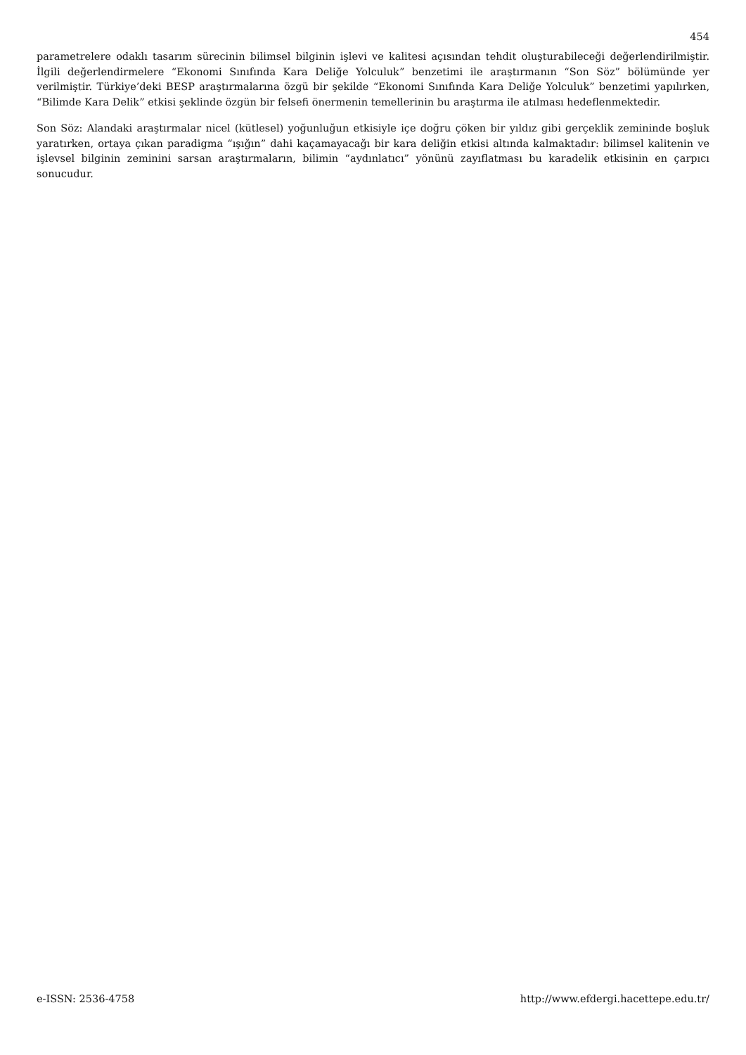454
parametrelere odaklı tasarım sürecinin bilimsel bilginin işlevi ve kalitesi açısından tehdit oluşturabileceği değerlendirilmiştir. İlgili değerlendirmelere “Ekonomi Sınıfında Kara Deliğe Yolculuk” benzetimi ile araştırmanın “Son Söz” bölümünde yer verilmiştir. Türkiye’deki BESP araştırmalarına özgü bir şekilde “Ekonomi Sınıfında Kara Deliğe Yolculuk” benzetimi yapılırken, “Bilimde Kara Delik” etkisi şeklinde özgün bir felsefi önermenin temellerinin bu araştırma ile atılması hedeflenmektedir.
Son Söz: Alandaki araştırmalar nicel (kütlesel) yoğunluğun etkisiyle içe doğru çöken bir yıldız gibi gerçeklik zemininde boşluk yaratırken, ortaya çıkan paradigma “ışığın” dahi kaçamayacağı bir kara deliğin etkisi altında kalmaktadır: bilimsel kalitenin ve işlevsel bilginin zeminini sarsan araştırmaların, bilimin “aydınlatıcı” yönünü zayıflatması bu karadelik etkisinin en çarpıcı sonucudur.
e-ISSN: 2536-4758 http://www.efdergi.hacettepe.edu.tr/